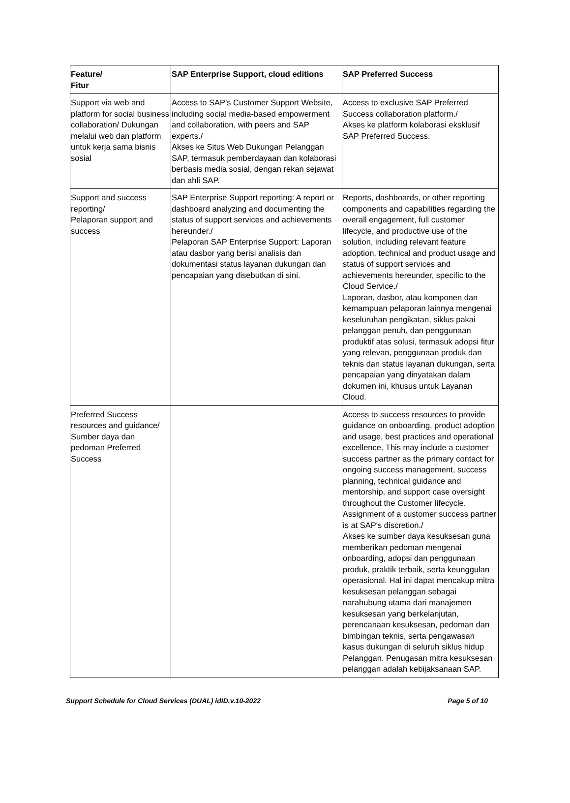| Feature/ Fitur | SAP Enterprise Support, cloud editions | SAP Preferred Success |
| --- | --- | --- |
| Support via web and platform for social business collaboration/ Dukungan melalui web dan platform untuk kerja sama bisnis sosial | Access to SAP's Customer Support Website, including social media-based empowerment and collaboration, with peers and SAP experts./ Akses ke Situs Web Dukungan Pelanggan SAP, termasuk pemberdayaan dan kolaborasi berbasis media sosial, dengan rekan sejawat dan ahli SAP. | Access to exclusive SAP Preferred Success collaboration platform./ Akses ke platform kolaborasi eksklusif SAP Preferred Success. |
| Support and success reporting/ Pelaporan support and success | SAP Enterprise Support reporting: A report or dashboard analyzing and documenting the status of support services and achievements hereunder./ Pelaporan SAP Enterprise Support: Laporan atau dasbor yang berisi analisis dan dokumentasi status layanan dukungan dan pencapaian yang disebutkan di sini. | Reports, dashboards, or other reporting components and capabilities regarding the overall engagement, full customer lifecycle, and productive use of the solution, including relevant feature adoption, technical and product usage and status of support services and achievements hereunder, specific to the Cloud Service./ Laporan, dasbor, atau komponen dan kemampuan pelaporan lainnya mengenai keseluruhan pengikatan, siklus pakai pelanggan penuh, dan penggunaan produktif atas solusi, termasuk adopsi fitur yang relevan, penggunaan produk dan teknis dan status layanan dukungan, serta pencapaian yang dinyatakan dalam dokumen ini, khusus untuk Layanan Cloud. |
| Preferred Success resources and guidance/ Sumber daya dan pedoman Preferred Success | | Access to success resources to provide guidance on onboarding, product adoption and usage, best practices and operational excellence. This may include a customer success partner as the primary contact for ongoing success management, success planning, technical guidance and mentorship, and support case oversight throughout the Customer lifecycle. Assignment of a customer success partner is at SAP's discretion./ Akses ke sumber daya kesuksesan guna memberikan pedoman mengenai onboarding, adopsi dan penggunaan produk, praktik terbaik, serta keunggulan operasional. Hal ini dapat mencakup mitra kesuksesan pelanggan sebagai narahubung utama dari manajemen kesuksesan yang berkelanjutan, perencanaan kesuksesan, pedoman dan bimbingan teknis, serta pengawasan kasus dukungan di seluruh siklus hidup Pelanggan. Penugasan mitra kesuksesan pelanggan adalah kebijaksanaan SAP. |
Support Schedule for Cloud Services (DUAL) idID.v.10-2022 Page 5 of 10